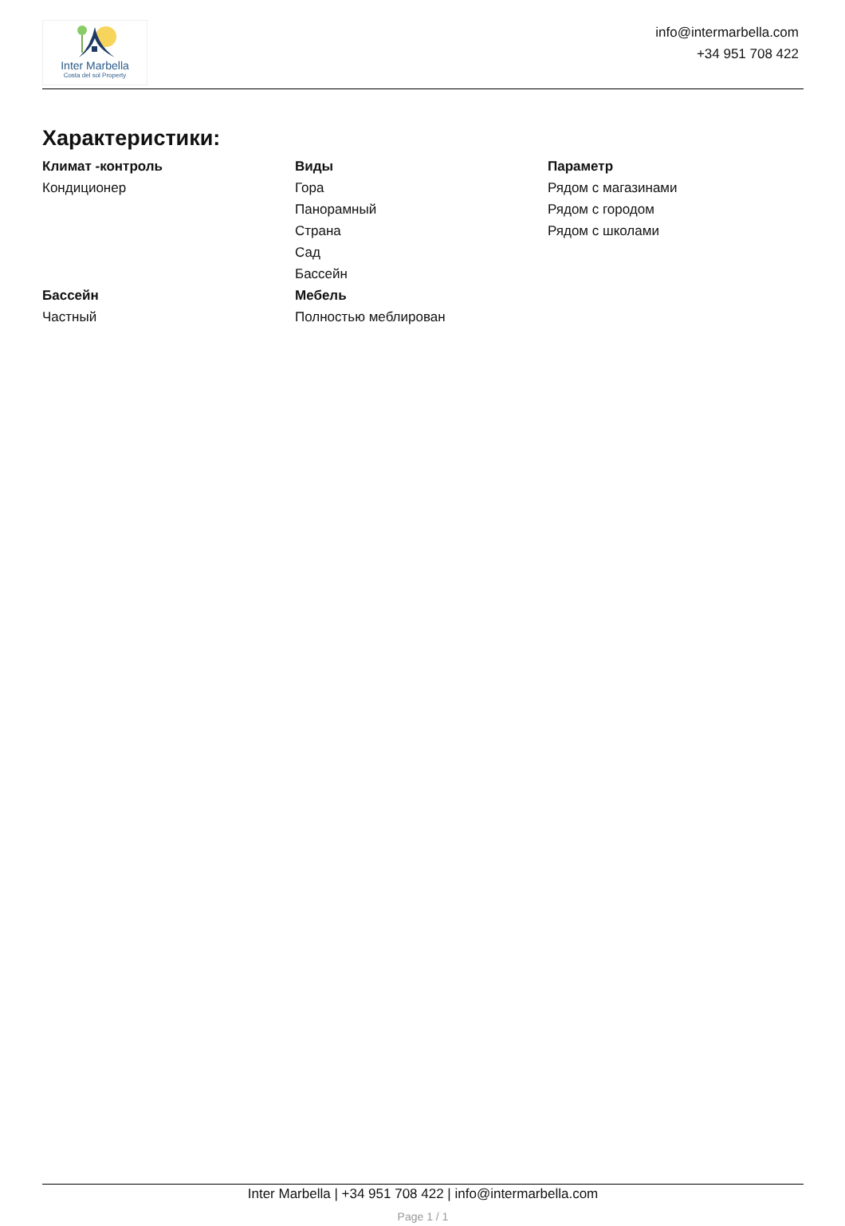Inter Marbella
Costa del sol Property
info@intermarbella.com
+34 951 708 422
Характеристики:
Климат -контроль
Кондиционер
Виды
Гора
Панорамный
Страна
Сад
Бассейн
Параметр
Рядом с магазинами
Рядом с городом
Рядом с школами
Бассейн
Частный
Мебель
Полностью меблирован
Inter Marbella | +34 951 708 422 | info@intermarbella.com
Page 1 / 1